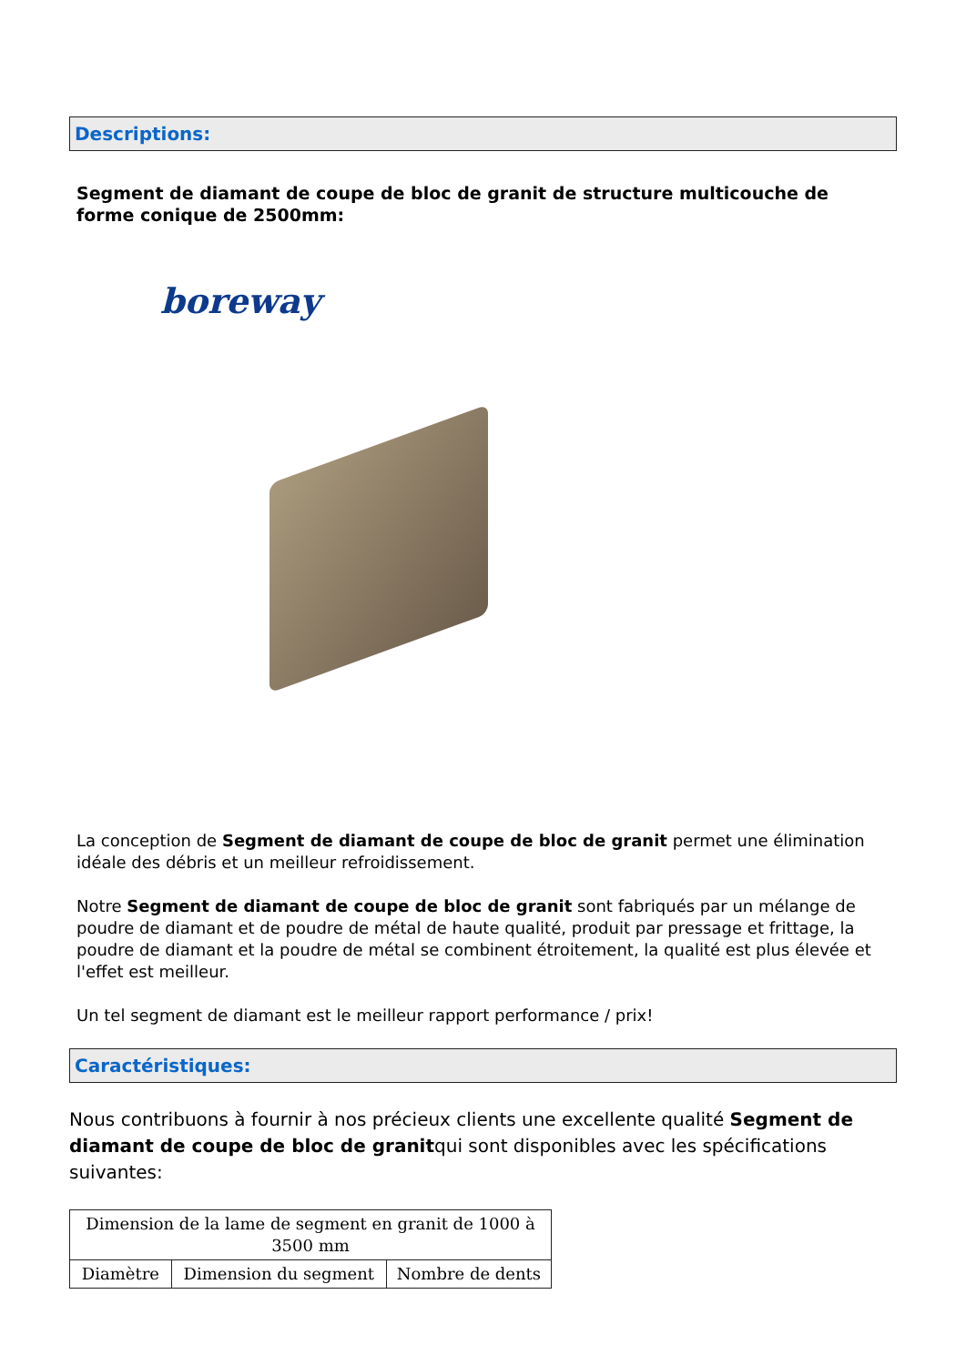Descriptions:
Segment de diamant de coupe de bloc de granit de structure multicouche de forme conique de 2500mm:
boreway
La conception de Segment de diamant de coupe de bloc de granit permet une élimination idéale des débris et un meilleur refroidissement.
Notre Segment de diamant de coupe de bloc de granit sont fabriqués par un mélange de poudre de diamant et de poudre de métal de haute qualité, produit par pressage et frittage, la poudre de diamant et la poudre de métal se combinent étroitement, la qualité est plus élevée et l'effet est meilleur.
Un tel segment de diamant est le meilleur rapport performance / prix!
Caractéristiques:
Nous contribuons à fournir à nos précieux clients une excellente qualité Segment de diamant de coupe de bloc de granitqui sont disponibles avec les spécifications suivantes:
| Dimension de la lame de segment en granit de 1000 à 3500 mm | | |
| Diamètre | Dimension du segment | Nombre de dents |